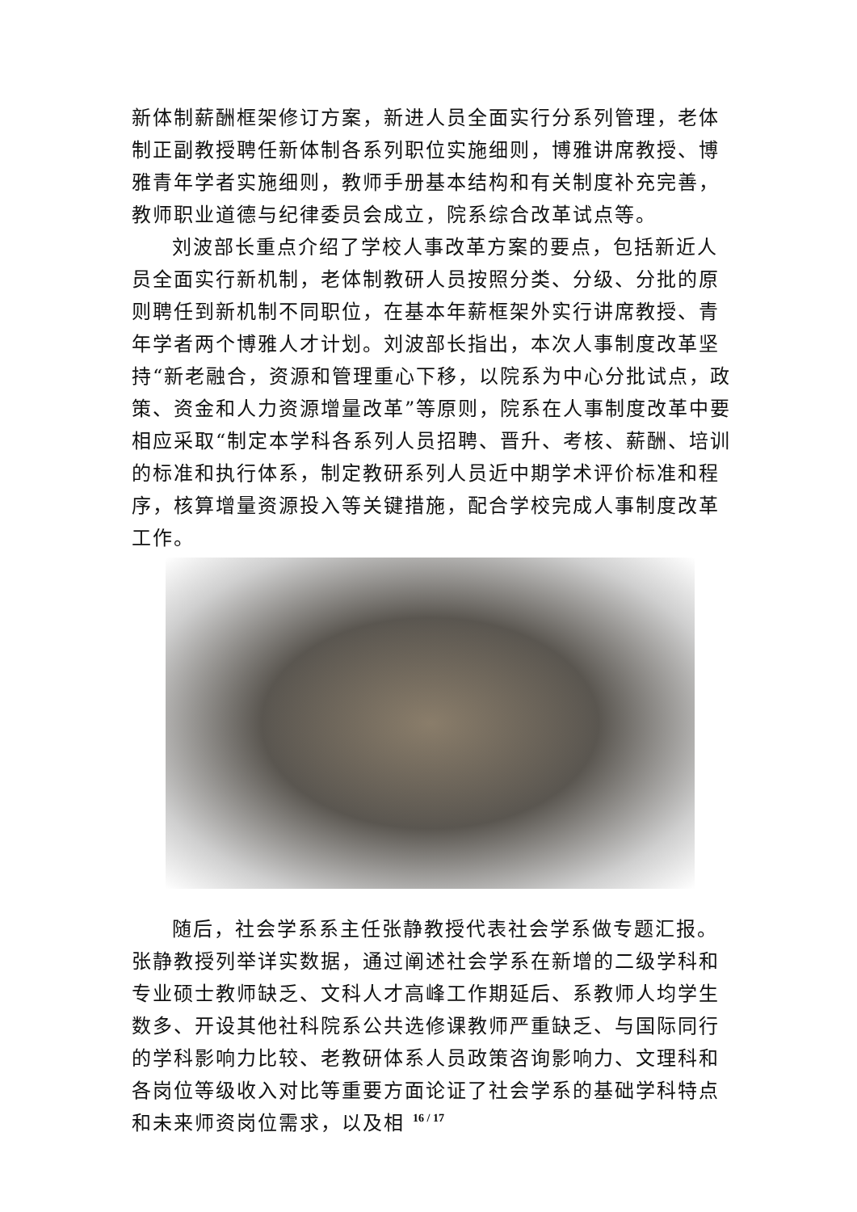新体制薪酬框架修订方案，新进人员全面实行分系列管理，老体制正副教授聘任新体制各系列职位实施细则，博雅讲席教授、博雅青年学者实施细则，教师手册基本结构和有关制度补充完善，教师职业道德与纪律委员会成立，院系综合改革试点等。
刘波部长重点介绍了学校人事改革方案的要点，包括新近人员全面实行新机制，老体制教研人员按照分类、分级、分批的原则聘任到新机制不同职位，在基本年薪框架外实行讲席教授、青年学者两个博雅人才计划。刘波部长指出，本次人事制度改革坚持“新老融合，资源和管理重心下移，以院系为中心分批试点，政策、资金和人力资源增量改革”等原则，院系在人事制度改革中要相应采取“制定本学科各系列人员招聘、晋升、考核、薪酬、培训的标准和执行体系，制定教研系列人员近中期学术评价标准和程序，核算增量资源投入等关键措施，配合学校完成人事制度改革工作。
随后，社会学系系主任张静教授代表社会学系做专题汇报。张静教授列举详实数据，通过阐述社会学系在新增的二级学科和专业硕士教师缺乏、文科人才高峰工作期延后、系教师人均学生数多、开设其他社科院系公共选修课教师严重缺乏、与国际同行的学科影响力比较、老教研体系人员政策咨询影响力、文理科和各岗位等级收入对比等重要方面论证了社会学系的基础学科特点和未来师资岗位需求，以及相
16 / 17